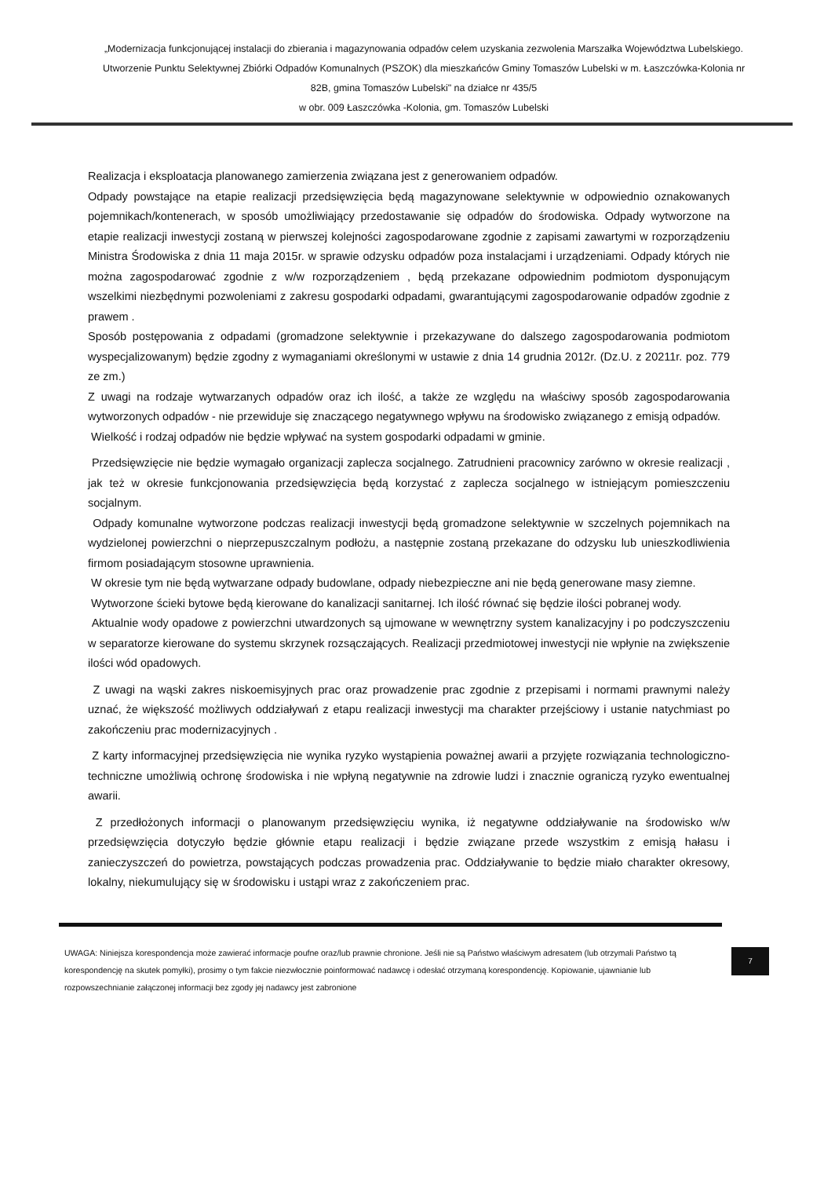„Modernizacja funkcjonującej instalacji do zbierania i magazynowania odpadów celem uzyskania zezwolenia Marszałka Województwa Lubelskiego. Utworzenie Punktu Selektywnej Zbiórki Odpadów Komunalnych (PSZOK) dla mieszkańców Gminy Tomaszów Lubelski w m. Łaszczówka-Kolonia nr 82B, gmina Tomaszów Lubelski" na działce nr 435/5
w obr. 009 Łaszczówka -Kolonia, gm. Tomaszów Lubelski
Realizacja i eksploatacja planowanego zamierzenia związana jest z generowaniem odpadów.
Odpady powstające na etapie realizacji przedsięwzięcia będą magazynowane selektywnie w odpowiednio oznakowanych pojemnikach/kontenerach, w sposób umożliwiający przedostawanie się odpadów do środowiska. Odpady wytworzone na etapie realizacji inwestycji zostaną w pierwszej kolejności zagospodarowane zgodnie z zapisami zawartymi w rozporządzeniu Ministra Środowiska z dnia 11 maja 2015r. w sprawie odzysku odpadów poza instalacjami i urządzeniami. Odpady których nie można zagospodarować zgodnie z w/w rozporządzeniem , będą przekazane odpowiednim podmiotom dysponującym wszelkimi niezbędnymi pozwoleniami z zakresu gospodarki odpadami, gwarantującymi zagospodarowanie odpadów zgodnie z prawem .
Sposób postępowania z odpadami (gromadzone selektywnie i przekazywane do dalszego zagospodarowania podmiotom wyspecjalizowanym) będzie zgodny z wymaganiami określonymi w ustawie z dnia 14 grudnia 2012r. (Dz.U. z 20211r. poz. 779 ze zm.)
Z uwagi na rodzaje wytwarzanych odpadów oraz ich ilość, a także ze względu na właściwy sposób zagospodarowania wytworzonych odpadów - nie przewiduje się znaczącego negatywnego wpływu na środowisko związanego z emisją odpadów.
Wielkość i rodzaj odpadów nie będzie wpływać na system gospodarki odpadami w gminie.
Przedsięwzięcie nie będzie wymagało organizacji zaplecza socjalnego. Zatrudnieni pracownicy zarówno w okresie realizacji , jak też w okresie funkcjonowania przedsięwzięcia będą korzystać z zaplecza socjalnego w istniejącym pomieszczeniu socjalnym.
Odpady komunalne wytworzone podczas realizacji inwestycji będą gromadzone selektywnie w szczelnych pojemnikach na wydzielonej powierzchni o nieprzepuszczalnym podłożu, a następnie zostaną przekazane do odzysku lub unieszkodliwienia firmom posiadającym stosowne uprawnienia.
W okresie tym nie będą wytwarzane odpady budowlane, odpady niebezpieczne ani nie będą generowane masy ziemne.
Wytworzone ścieki bytowe będą kierowane do kanalizacji sanitarnej. Ich ilość równać się będzie ilości pobranej wody.
Aktualnie wody opadowe z powierzchni utwardzonych są ujmowane w wewnętrzny system kanalizacyjny i po podczyszczeniu w separatorze kierowane do systemu skrzynek rozsączających. Realizacji przedmiotowej inwestycji nie wpłynie na zwiększenie ilości wód opadowych.
Z uwagi na wąski zakres niskoemisyjnych prac oraz prowadzenie prac zgodnie z przepisami i normami prawnymi należy uznać, że większość możliwych oddziaływań z etapu realizacji inwestycji ma charakter przejściowy i ustanie natychmiast po zakończeniu prac modernizacyjnych .
Z karty informacyjnej przedsięwzięcia nie wynika ryzyko wystąpienia poważnej awarii a przyjęte rozwiązania technologiczno-techniczne umożliwią ochronę środowiska i nie wpłyną negatywnie na zdrowie ludzi i znacznie ograniczą ryzyko ewentualnej awarii.
Z przedłożonych informacji o planowanym przedsięwzięciu wynika, iż negatywne oddziaływanie na środowisko w/w przedsięwzięcia dotyczyło będzie głównie etapu realizacji i będzie związane przede wszystkim z emisją hałasu i zanieczyszczeń do powietrza, powstających podczas prowadzenia prac. Oddziaływanie to będzie miało charakter okresowy, lokalny, niekumulujący się w środowisku i ustąpi wraz z zakończeniem prac.
UWAGA: Niniejsza korespondencja może zawierać informacje poufne oraz/lub prawnie chronione. Jeśli nie są Państwo właściwym adresatem (lub otrzymali Państwo tą korespondencję na skutek pomyłki), prosimy o tym fakcie niezwłocznie poinformować nadawcę i odesłać otrzymaną korespondencję. Kopiowanie, ujawnianie lub rozpowszechnianie załączonej informacji bez zgody jej nadawcy jest zabronione
7